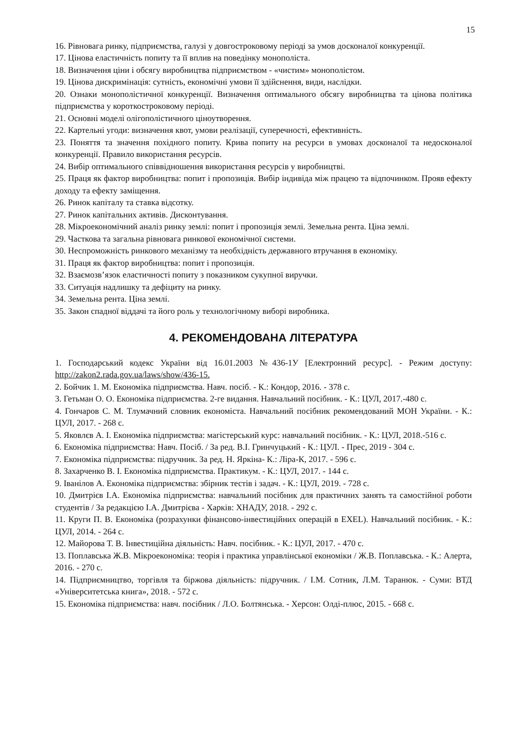15
16. Рівновага ринку, підприємства, галузі у довгостроковому періоді за умов досконалої конкуренції.
17. Цінова еластичність попиту та її вплив на поведінку монополіста.
18. Визначення ціни і обсягу виробництва підприємством - «чистим» монополістом.
19. Цінова дискримінація: сутність, економічні умови її здійснення, види, наслідки.
20. Ознаки монополістичної конкуренції. Визначення оптимального обсягу виробництва та цінова політика підприємства у короткостроковому періоді.
21. Основні моделі олігополістичного ціноутворення.
22. Картельні угоди: визначення квот, умови реалізації, суперечності, ефективність.
23. Поняття та значення похідного попиту. Крива попиту на ресурси в умовах досконалої та недосконалої конкуренції. Правило використання ресурсів.
24. Вибір оптимального співвідношення використання ресурсів у виробництві.
25. Праця як фактор виробництва: попит і пропозиція. Вибір індивіда між працею та відпочинком. Прояв ефекту доходу та ефекту заміщення.
26. Ринок капіталу та ставка відсотку.
27. Ринок капітальних активів. Дисконтування.
28. Мікроекономічний аналіз ринку землі: попит і пропозиція землі. Земельна рента. Ціна землі.
29. Часткова та загальна рівновага ринкової економічної системи.
30. Неспроможність ринкового механізму та необхідність державного втручання в економіку.
31. Праця як фактор виробництва: попит і пропозиція.
32. Взаємозв’язок еластичності попиту з показником сукупної виручки.
33. Ситуація надлишку та дефіциту на ринку.
34. Земельна рента. Ціна землі.
35. Закон спадної віддачі та його роль у технологічному виборі виробника.
4. РЕКОМЕНДОВАНА ЛІТЕРАТУРА
1. Господарський кодекс України від 16.01.2003 №436-1У [Електронний ресурс]. - Режим доступу: http://zakon2.rada.gov.ua/laws/show/436-15.
2. Бойчик 1. М. Економіка підприємства. Навч. посіб. - К.: Кондор, 2016. - 378 с.
3. Гетьман О. О. Економіка підприємства. 2-ге видання. Навчальний посібник. - К.: ЦУЛ, 2017.-480 с.
4. Гончаров С. М. Тлумачний словник економіста. Навчальний посібник рекомендований МОН України. - К.: ЦУЛ, 2017. - 268 с.
5. Яковлєв А. І. Економіка підприємства: магістерський курс: навчальний посібник. - К.: ЦУЛ, 2018.-516 с.
6. Економіка підприємства: Навч. Посіб. / За ред. В.І. Гринчуцький - К.: ЦУЛ. - Прес, 2019 - 304 с.
7. Економіка підприємства: підручник. За ред. Н. Яркіна- К.: Ліра-К, 2017. - 596 с.
8. Захарченко В. І. Економіка підприємства. Практикум. - К.: ЦУЛ, 2017. - 144 с.
9. Іванілов А. Економіка підприємства: збірник тестів і задач. - К.: ЦУЛ, 2019. - 728 с.
10. Дмитрієв І.А. Економіка підприємства: навчальний посібник для практичних занять та самостійної роботи студентів / За редакцією І.А. Дмитрієва - Харків: ХНАДУ, 2018. - 292 с.
11. Круги П. В. Економіка (розрахунки фінансово-інвестиційних операцій в EXEL). Навчальний посібник. - К.: ЦУЛ, 2014. - 264 с.
12. Майорова Т. В. Інвестиційна діяльність: Навч. посібник. - К.: ЦУЛ, 2017. - 470 с.
13. Поплавська Ж.В. Мікроекономіка: теорія і практика управлінської економіки / Ж.В. Поплавська. - К.: Алерта, 2016. - 270 с.
14. Підприємництво, торгівля та біржова діяльність: підручник. / І.М. Сотник, Л.М. Таранюк. - Суми: ВТД «Університетська книга», 2018. - 572 с.
15. Економіка підприємства: навч. посібник / Л.О. Болтянська. - Херсон: Олді-плюс, 2015. - 668 с.